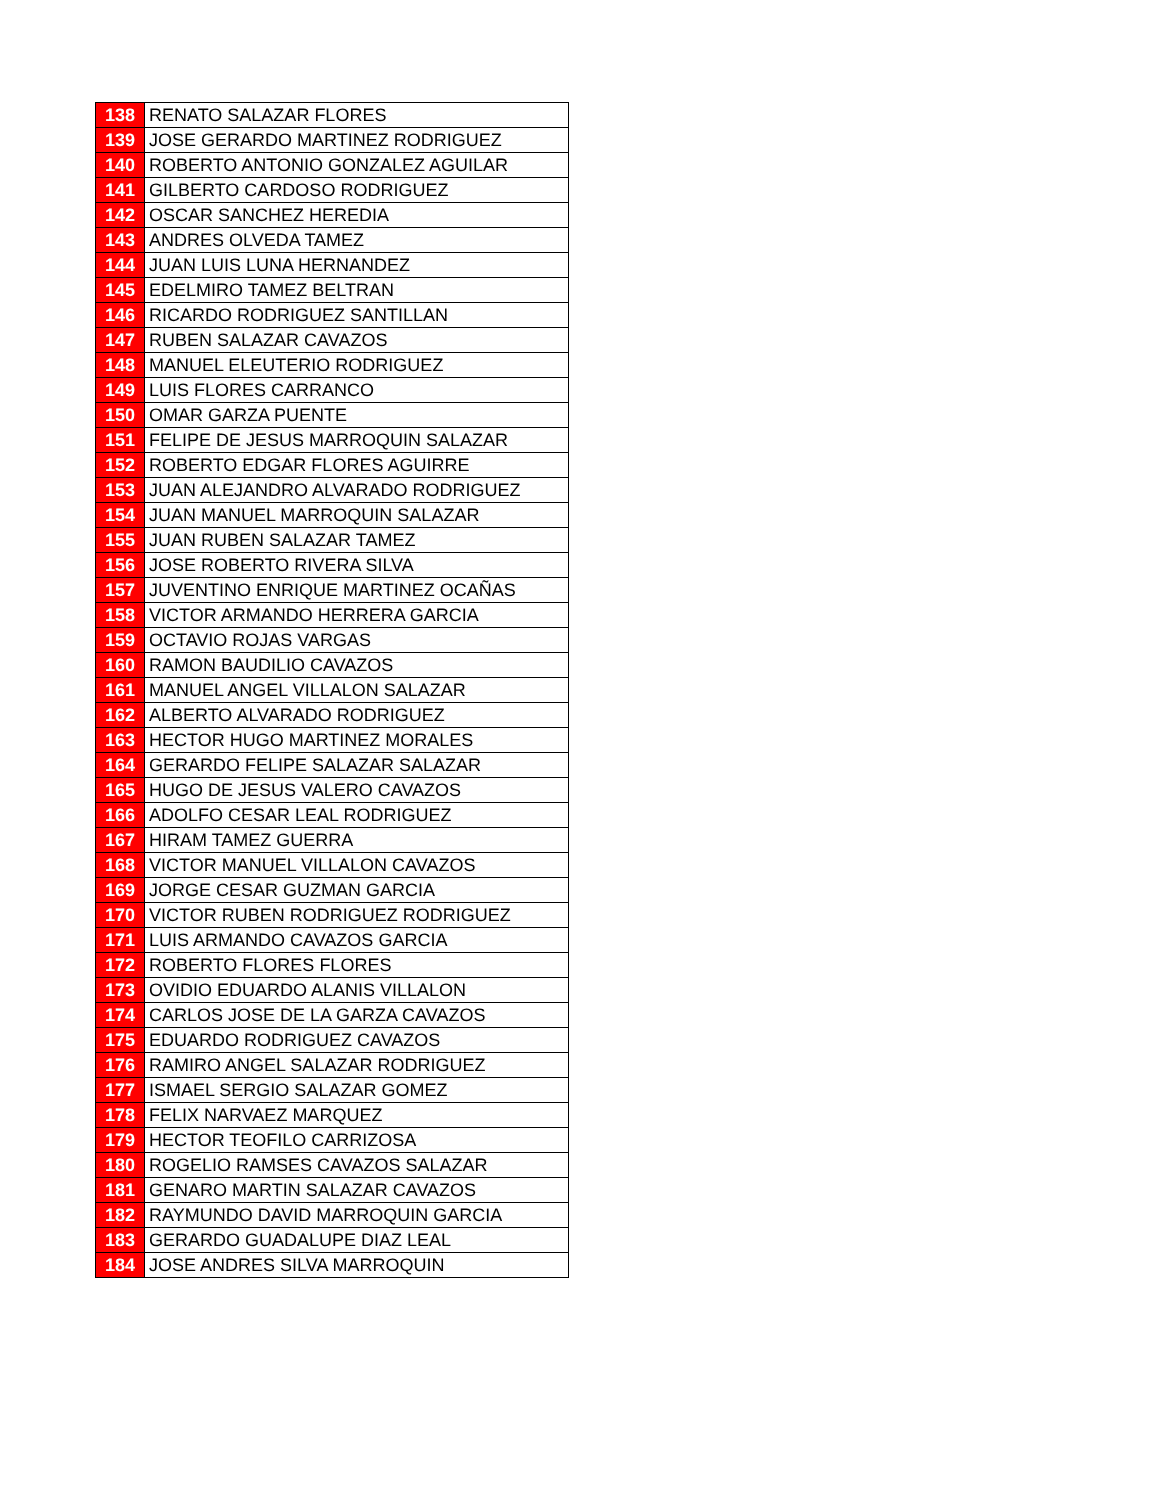| 138 | RENATO SALAZAR FLORES |
| 139 | JOSE GERARDO MARTINEZ RODRIGUEZ |
| 140 | ROBERTO ANTONIO GONZALEZ AGUILAR |
| 141 | GILBERTO CARDOSO RODRIGUEZ |
| 142 | OSCAR SANCHEZ HEREDIA |
| 143 | ANDRES OLVEDA TAMEZ |
| 144 | JUAN LUIS LUNA HERNANDEZ |
| 145 | EDELMIRO TAMEZ BELTRAN |
| 146 | RICARDO RODRIGUEZ SANTILLAN |
| 147 | RUBEN SALAZAR CAVAZOS |
| 148 | MANUEL ELEUTERIO RODRIGUEZ |
| 149 | LUIS FLORES CARRANCO |
| 150 | OMAR GARZA PUENTE |
| 151 | FELIPE DE JESUS MARROQUIN SALAZAR |
| 152 | ROBERTO EDGAR FLORES AGUIRRE |
| 153 | JUAN ALEJANDRO ALVARADO RODRIGUEZ |
| 154 | JUAN MANUEL MARROQUIN SALAZAR |
| 155 | JUAN RUBEN SALAZAR TAMEZ |
| 156 | JOSE ROBERTO RIVERA SILVA |
| 157 | JUVENTINO ENRIQUE MARTINEZ OCAÑAS |
| 158 | VICTOR ARMANDO HERRERA GARCIA |
| 159 | OCTAVIO ROJAS VARGAS |
| 160 | RAMON BAUDILIO CAVAZOS |
| 161 | MANUEL ANGEL VILLALON SALAZAR |
| 162 | ALBERTO ALVARADO RODRIGUEZ |
| 163 | HECTOR HUGO MARTINEZ MORALES |
| 164 | GERARDO FELIPE SALAZAR SALAZAR |
| 165 | HUGO DE JESUS VALERO CAVAZOS |
| 166 | ADOLFO CESAR LEAL RODRIGUEZ |
| 167 | HIRAM TAMEZ GUERRA |
| 168 | VICTOR MANUEL VILLALON CAVAZOS |
| 169 | JORGE CESAR GUZMAN GARCIA |
| 170 | VICTOR RUBEN RODRIGUEZ RODRIGUEZ |
| 171 | LUIS ARMANDO CAVAZOS GARCIA |
| 172 | ROBERTO FLORES FLORES |
| 173 | OVIDIO EDUARDO ALANIS VILLALON |
| 174 | CARLOS JOSE DE LA GARZA CAVAZOS |
| 175 | EDUARDO RODRIGUEZ CAVAZOS |
| 176 | RAMIRO ANGEL SALAZAR RODRIGUEZ |
| 177 | ISMAEL SERGIO SALAZAR GOMEZ |
| 178 | FELIX NARVAEZ MARQUEZ |
| 179 | HECTOR TEOFILO CARRIZOSA |
| 180 | ROGELIO RAMSES CAVAZOS SALAZAR |
| 181 | GENARO MARTIN SALAZAR CAVAZOS |
| 182 | RAYMUNDO DAVID MARROQUIN GARCIA |
| 183 | GERARDO GUADALUPE DIAZ LEAL |
| 184 | JOSE ANDRES SILVA MARROQUIN |